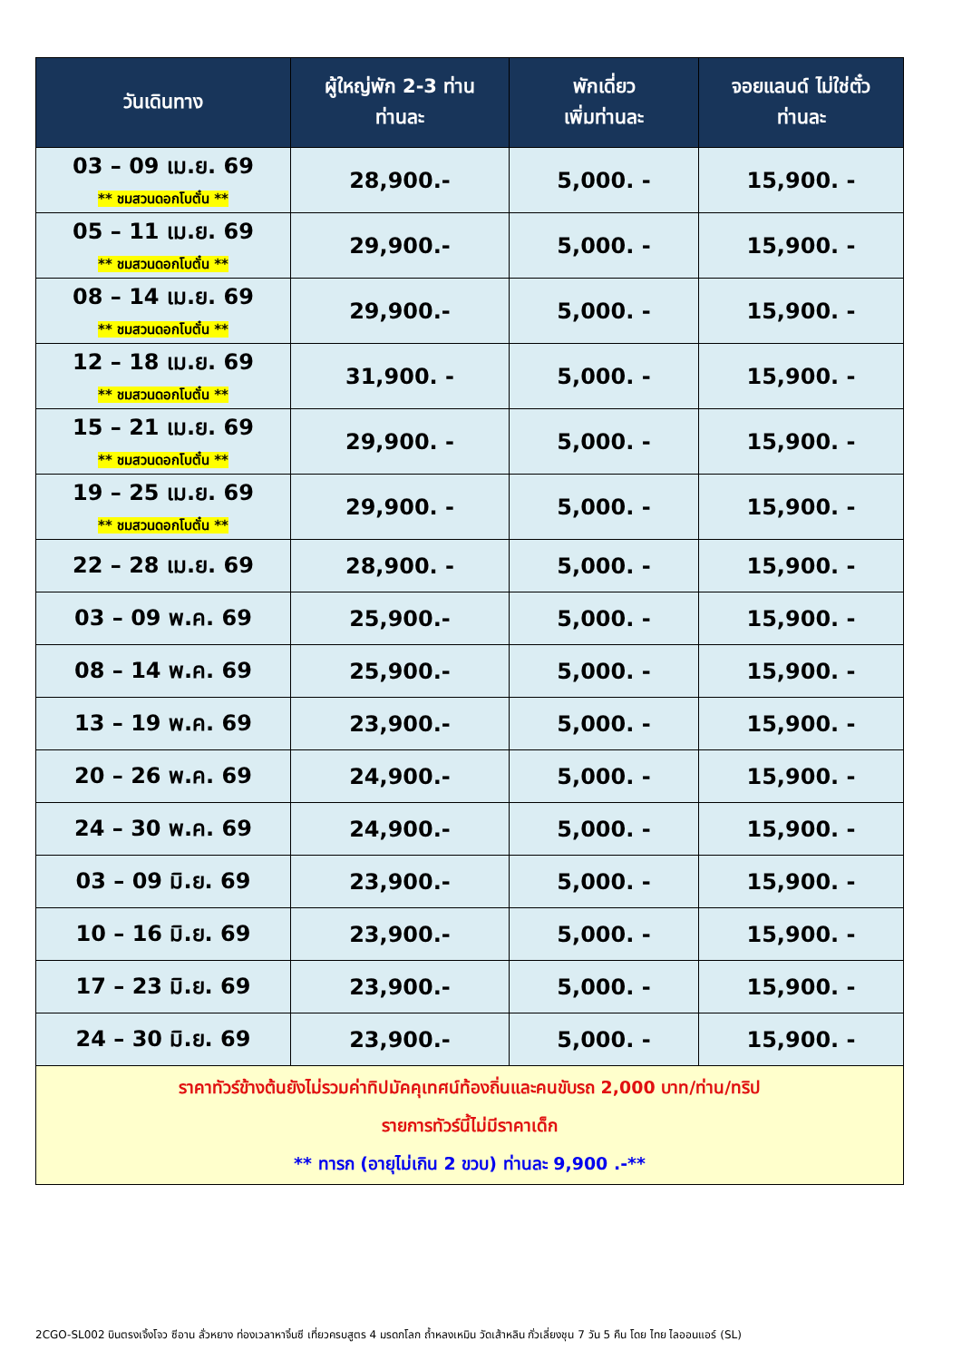| วันเดินทาง | ผู้ใหญ่พัก 2-3 ท่าน ท่านละ | พักเดี่ยว เพิ่มท่านละ | จอยแลนด์ ไม่ใช่ตั๋ว ท่านละ |
| --- | --- | --- | --- |
| 03 – 09 เม.ย. 69 ** ชมสวนดอกโบตั๋น ** | 28,900.- | 5,000. - | 15,900. - |
| 05 – 11 เม.ย. 69 ** ชมสวนดอกโบตั๋น ** | 29,900.- | 5,000. - | 15,900. - |
| 08 – 14 เม.ย. 69 ** ชมสวนดอกโบตั๋น ** | 29,900.- | 5,000. - | 15,900. - |
| 12 – 18 เม.ย. 69 ** ชมสวนดอกโบตั๋น ** | 31,900. - | 5,000. - | 15,900. - |
| 15 – 21 เม.ย. 69 ** ชมสวนดอกโบตั๋น ** | 29,900. - | 5,000. - | 15,900. - |
| 19 – 25 เม.ย. 69 ** ชมสวนดอกโบตั๋น ** | 29,900. - | 5,000. - | 15,900. - |
| 22 – 28 เม.ย. 69 | 28,900. - | 5,000. - | 15,900. - |
| 03 – 09 พ.ค. 69 | 25,900.- | 5,000. - | 15,900. - |
| 08 – 14 พ.ค. 69 | 25,900.- | 5,000. - | 15,900. - |
| 13 – 19 พ.ค. 69 | 23,900.- | 5,000. - | 15,900. - |
| 20 – 26 พ.ค. 69 | 24,900.- | 5,000. - | 15,900. - |
| 24 – 30 พ.ค. 69 | 24,900.- | 5,000. - | 15,900. - |
| 03 – 09 มิ.ย. 69 | 23,900.- | 5,000. - | 15,900. - |
| 10 – 16 มิ.ย. 69 | 23,900.- | 5,000. - | 15,900. - |
| 17 – 23 มิ.ย. 69 | 23,900.- | 5,000. - | 15,900. - |
| 24 – 30 มิ.ย. 69 | 23,900.- | 5,000. - | 15,900. - |
| ราคาทัวร์ข้างต้นยังไม่รวมค่าทิปมัคคุเทศน์ท้องถิ่นและคนขับรถ 2,000 บาท/ท่าน/ทริป รายการทัวร์นี้ไม่มีราคาเด็ก ** ทารก (อายุไม่เกิน 2 ขวบ) ท่านละ 9,900 .-** | | | |
2CGO-SL002 บินตรงเจิ้งโจว ซีอาน ลั่วหยาง ท่องเวลาหาจิ๋นซี เที่ยวครบสูตร 4 มรดกโลก ถ้ำหลงเหมิน วัดเส้าหลิน กั่วเลี่ยงชุน 7 วัน 5 คืน โดย ไทย ไลออนแอร์ (SL)